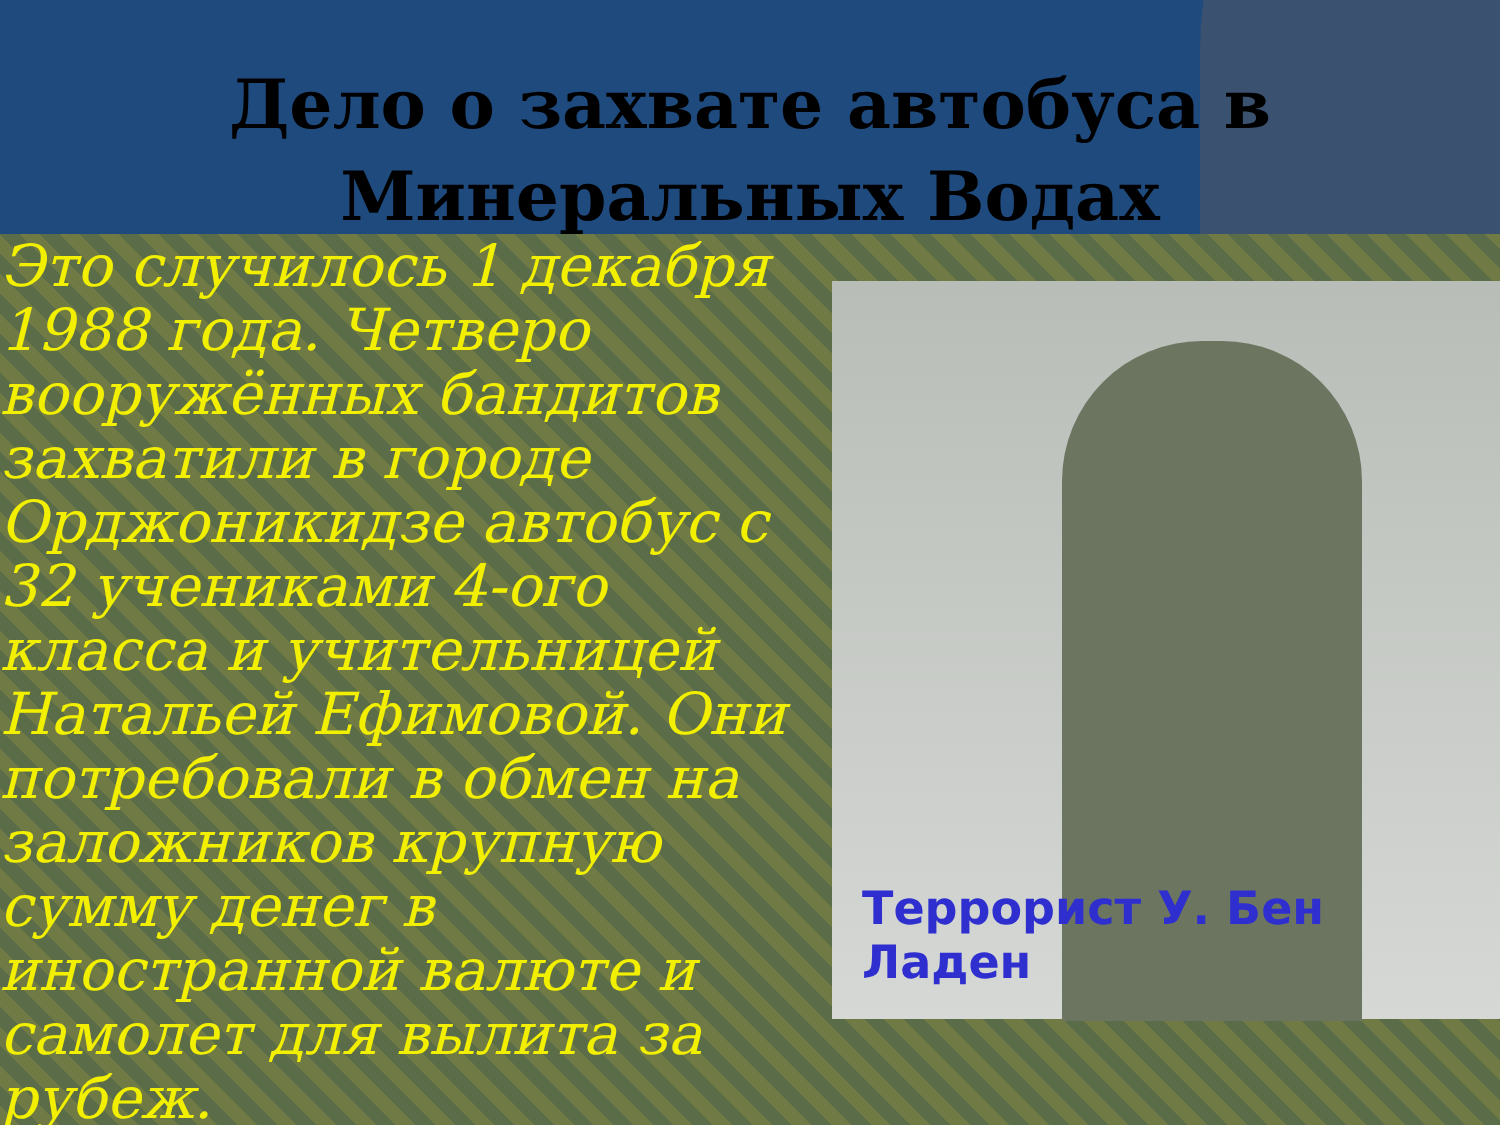Дело о захвате автобуса в Минеральных Водах
Это случилось 1 декабря 1988 года. Четверо вооружённых бандитов захватили в городе Орджоникидзе автобус с 32 учениками 4-ого класса и учительницей Натальей Ефимовой. Они потребовали в обмен на заложников крупную сумму денег в иностранной валюте и самолет для вылита за рубеж.
Террорист У. Бен Ладен